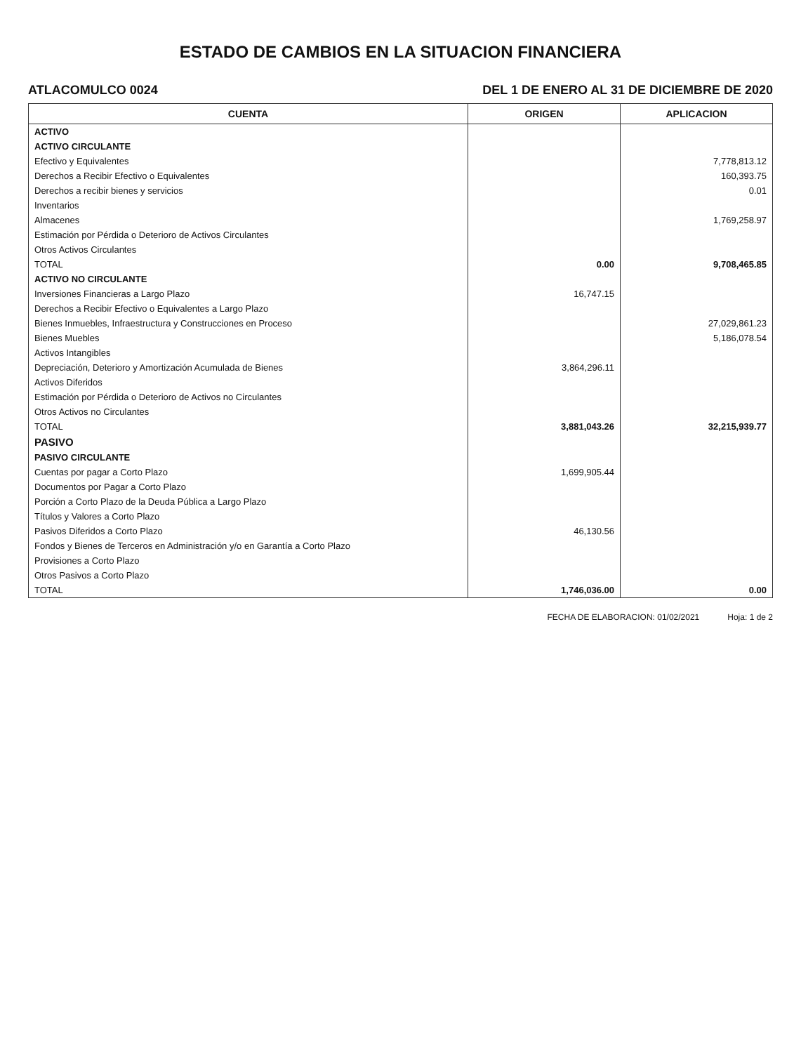ESTADO DE CAMBIOS EN LA SITUACION FINANCIERA
ATLACOMULCO 0024 DEL 1 DE ENERO AL 31 DE DICIEMBRE DE 2020
| CUENTA | ORIGEN | APLICACION |
| --- | --- | --- |
| ACTIVO | | |
| ACTIVO CIRCULANTE | | |
| Efectivo y Equivalentes | | 7,778,813.12 |
| Derechos a Recibir Efectivo o Equivalentes | | 160,393.75 |
| Derechos a recibir bienes y servicios | | 0.01 |
| Inventarios | | |
| Almacenes | | 1,769,258.97 |
| Estimación por Pérdida o Deterioro de Activos Circulantes | | |
| Otros Activos Circulantes | | |
| TOTAL | 0.00 | 9,708,465.85 |
| ACTIVO NO CIRCULANTE | | |
| Inversiones Financieras a Largo Plazo | 16,747.15 | |
| Derechos a Recibir Efectivo o Equivalentes a Largo Plazo | | |
| Bienes Inmuebles, Infraestructura y Construcciones en Proceso | | 27,029,861.23 |
| Bienes Muebles | | 5,186,078.54 |
| Activos Intangibles | | |
| Depreciación, Deterioro y Amortización Acumulada de Bienes | 3,864,296.11 | |
| Activos Diferidos | | |
| Estimación por Pérdida o Deterioro de Activos no Circulantes | | |
| Otros Activos no Circulantes | | |
| TOTAL | 3,881,043.26 | 32,215,939.77 |
| PASIVO | | |
| PASIVO CIRCULANTE | | |
| Cuentas por pagar a Corto Plazo | 1,699,905.44 | |
| Documentos por Pagar a Corto Plazo | | |
| Porción a Corto Plazo de la Deuda Pública a Largo Plazo | | |
| Títulos y Valores a Corto Plazo | | |
| Pasivos Diferidos a Corto Plazo | 46,130.56 | |
| Fondos y Bienes de Terceros en Administración y/o en Garantía a Corto Plazo | | |
| Provisiones a Corto Plazo | | |
| Otros Pasivos a Corto Plazo | | |
| TOTAL | 1,746,036.00 | 0.00 |
FECHA DE ELABORACION: 01/02/2021 Hoja: 1 de 2